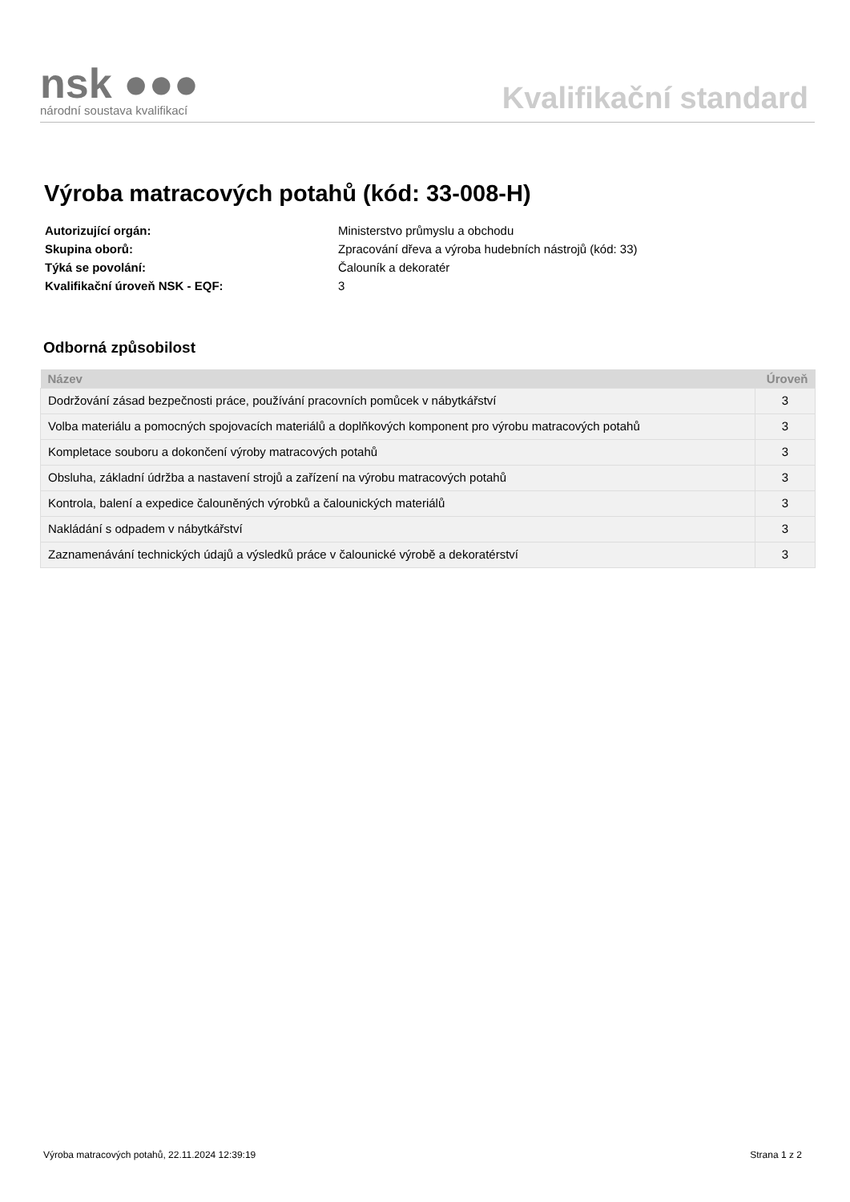nsk ●●●
národní soustava kvalifikací
Kvalifikační standard
Výroba matracových potahů (kód: 33-008-H)
| Autorizující orgán: | Ministerstvo průmyslu a obchodu |
| Skupina oborů: | Zpracování dřeva a výroba hudebních nástrojů (kód: 33) |
| Týká se povolání: | Čalouník a dekoratér |
| Kvalifikační úroveň NSK - EQF: | 3 |
Odborná způsobilost
| Název | Úroveň |
| --- | --- |
| Dodržování zásad bezpečnosti práce, používání pracovních pomůcek v nábytkářství | 3 |
| Volba materiálu a pomocných spojovacích materiálů a doplňkových komponent pro výrobu matracových potahů | 3 |
| Kompletace souboru a dokončení výroby matracových potahů | 3 |
| Obsluha, základní údržba a nastavení strojů a zařízení na výrobu matracových potahů | 3 |
| Kontrola, balení a expedice čalouněných výrobků a čalounických materiálů | 3 |
| Nakládání s odpadem v nábytkářství | 3 |
| Zaznamenávání technických údajů a výsledků práce v čalounické výrobě a dekoratérství | 3 |
Výroba matracových potahů, 22.11.2024 12:39:19 Strana 1 z 2